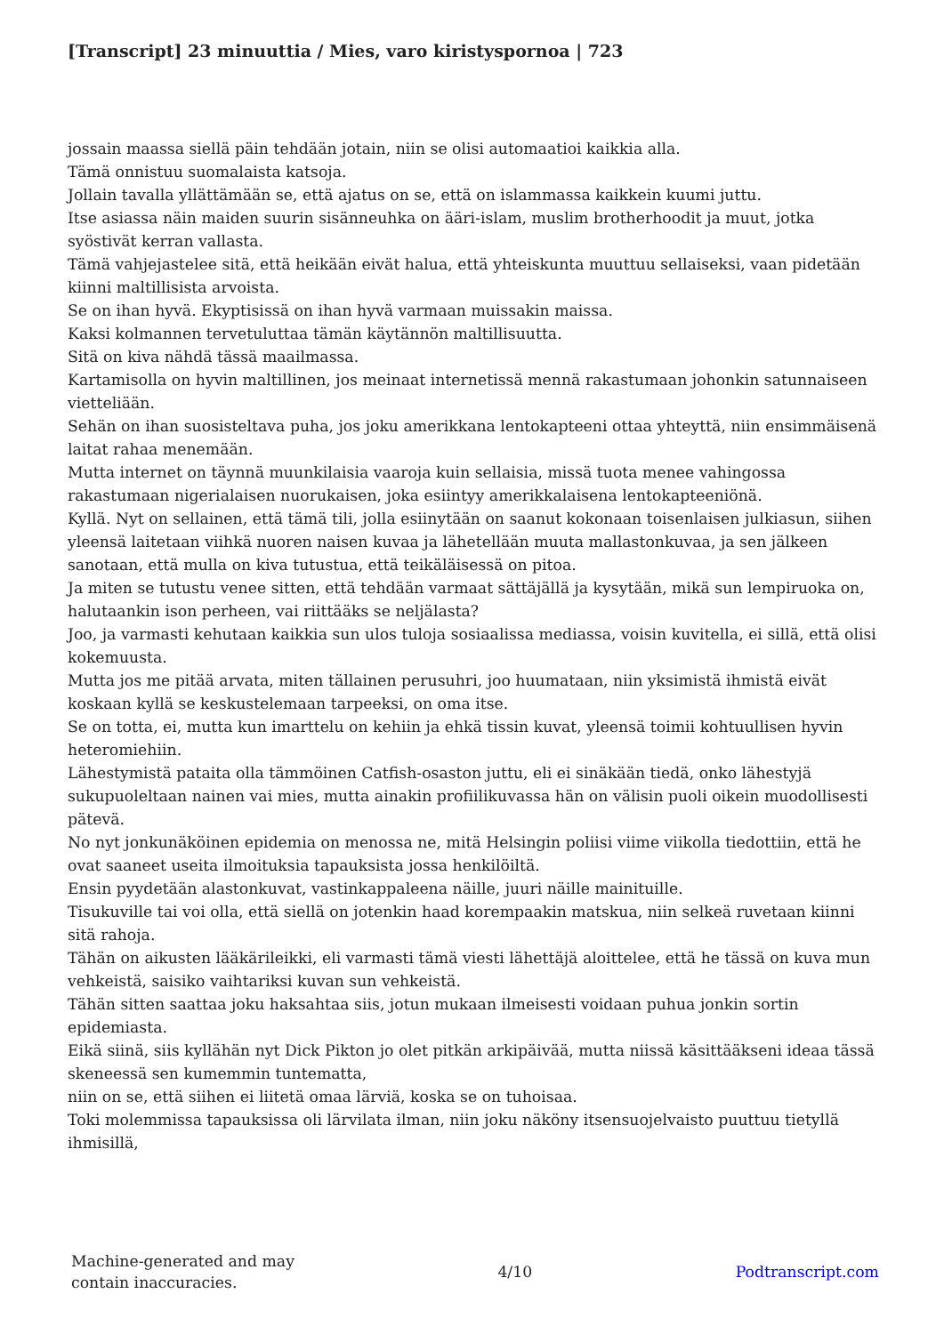[Transcript] 23 minuuttia / Mies, varo kiristyspornoa | 723
jossain maassa siellä päin tehdään jotain, niin se olisi automaatioi kaikkia alla.
Tämä onnistuu suomalaista katsoja.
Jollain tavalla yllättämään se, että ajatus on se, että on islammassa kaikkein kuumi juttu.
Itse asiassa näin maiden suurin sisänneuhka on ääri-islam, muslim brotherhoodit ja muut, jotka syöstivät kerran vallasta.
Tämä vahjejastelee sitä, että heikään eivät halua, että yhteiskunta muuttuu sellaiseksi, vaan pidetään kiinni maltillisista arvoista.
Se on ihan hyvä. Ekyptisissä on ihan hyvä varmaan muissakin maissa.
Kaksi kolmannen tervetuluttaa tämän käytännön maltillisuutta.
Sitä on kiva nähdä tässä maailmassa.
Kartamisolla on hyvin maltillinen, jos meinaat internetissä mennä rakastumaan johonkin satunnaiseen vietteliään.
Sehän on ihan suosisteltava puha, jos joku amerikkana lentokapteeni ottaa yhteyttä, niin ensimmäisenä laitat rahaa menemään.
Mutta internet on täynnä muunkilaisia vaaroja kuin sellaisia, missä tuota menee vahingossa rakastumaan nigerialaisen nuorukaisen, joka esiintyy amerikkalaisena lentokapteeniönä.
Kyllä. Nyt on sellainen, että tämä tili, jolla esiinytään on saanut kokonaan toisenlaisen julkiasun, siihen yleensä laitetaan viihkä nuoren naisen kuvaa ja lähetellään muuta mallastonkuvaa, ja sen jälkeen sanotaan, että mulla on kiva tutustua, että teikäläisessä on pitoa.
Ja miten se tutustu venee sitten, että tehdään varmaat sättäjällä ja kysytään, mikä sun lempiruoka on, halutaankin ison perheen, vai riittääks se neljälasta?
Joo, ja varmasti kehutaan kaikkia sun ulos tuloja sosiaalissa mediassa, voisin kuvitella, ei sillä, että olisi kokemuusta.
Mutta jos me pitää arvata, miten tällainen perusuhri, joo huumataan, niin yksimistä ihmistä eivät koskaan kyllä se keskustelemaan tarpeeksi, on oma itse.
Se on totta, ei, mutta kun imarttelu on kehiin ja ehkä tissin kuvat, yleensä toimii kohtuullisen hyvin heteromiehiin.
Lähestymistä pataita olla tämmöinen Catfish-osaston juttu, eli ei sinäkään tiedä, onko lähestyjä sukupuoleltaan nainen vai mies, mutta ainakin profiilikuvassa hän on välisin puoli oikein muodollisesti pätevä.
No nyt jonkunäköinen epidemia on menossa ne, mitä Helsingin poliisi viime viikolla tiedottiin, että he ovat saaneet useita ilmoituksia tapauksista jossa henkilöiltä.
Ensin pyydetään alastonkuvat, vastinkappaleena näille, juuri näille mainituille.
Tisukuville tai voi olla, että siellä on jotenkin haad korempaakin matskua, niin selkeä ruvetaan kiinni sitä rahoja.
Tähän on aikusten lääkärileikki, eli varmasti tämä viesti lähettäjä aloittelee, että he tässä on kuva mun vehkeistä, saisiko vaihtariksi kuvan sun vehkeistä.
Tähän sitten saattaa joku haksahtaa siis, jotun mukaan ilmeisesti voidaan puhua jonkin sortin epidemiasta.
Eikä siinä, siis kyllähän nyt Dick Pikton jo olet pitkän arkipäivää, mutta niissä käsittääkseni ideaa tässä skeneessä sen kumemmin tuntematta,
niin on se, että siihen ei liitetä omaa lärviä, koska se on tuhoisaa.
Toki molemmissa tapauksissa oli lärvilata ilman, niin joku näköny itsensuojelvaisto puuttuu tietyllä ihmisillä,
Machine-generated and may
contain inaccuracies.
4/10 Podtranscript.com